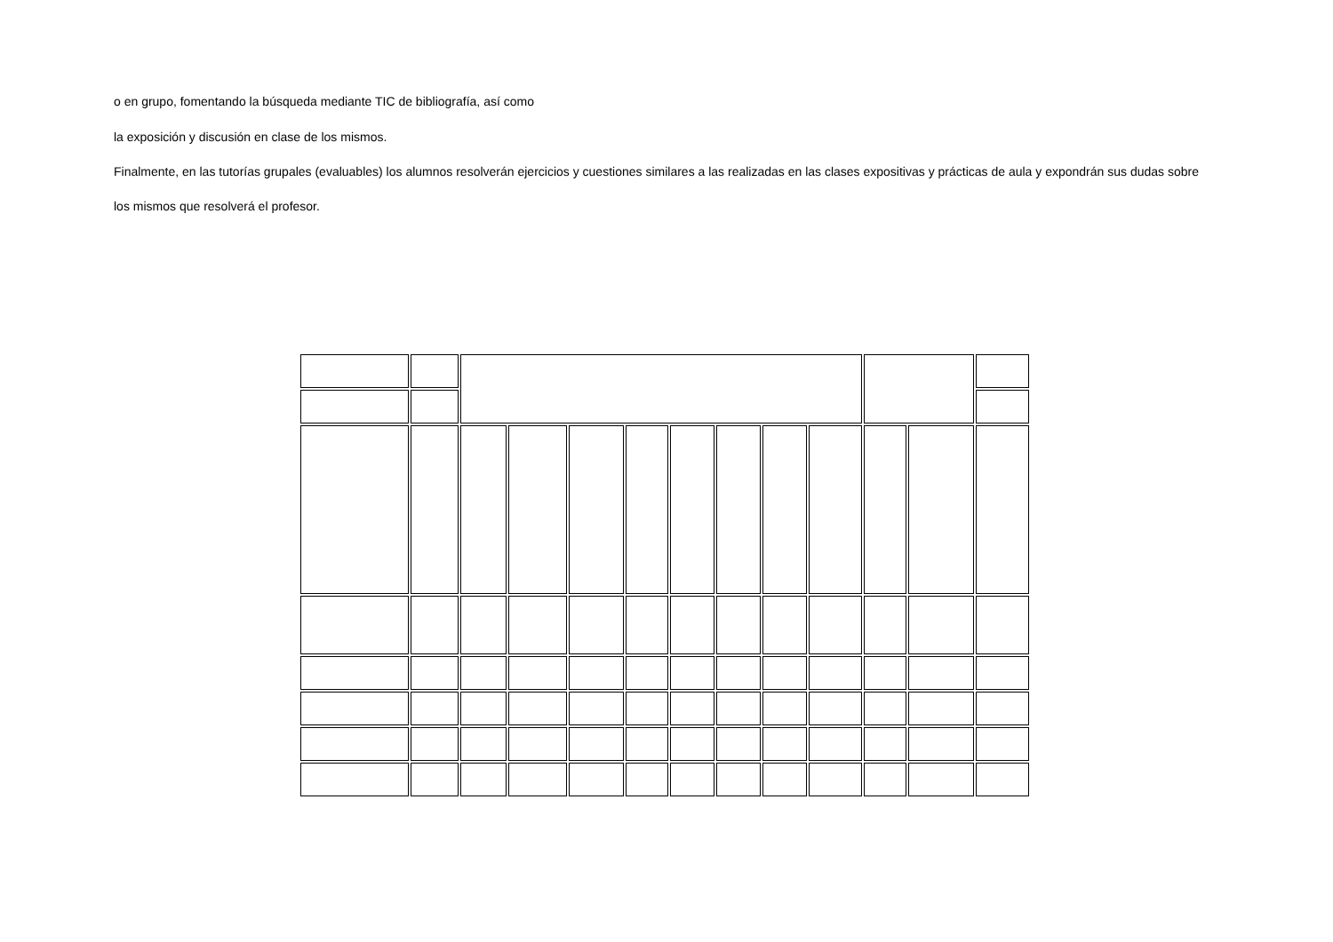o en grupo, fomentando la búsqueda mediante TIC de bibliografía, así como
la exposición y discusión en clase de los mismos.
Finalmente, en las tutorías grupales (evaluables) los alumnos resolverán ejercicios y cuestiones similares a las realizadas en las clases expositivas y prácticas de aula y expondrán sus dudas sobre
los mismos que resolverá el profesor.